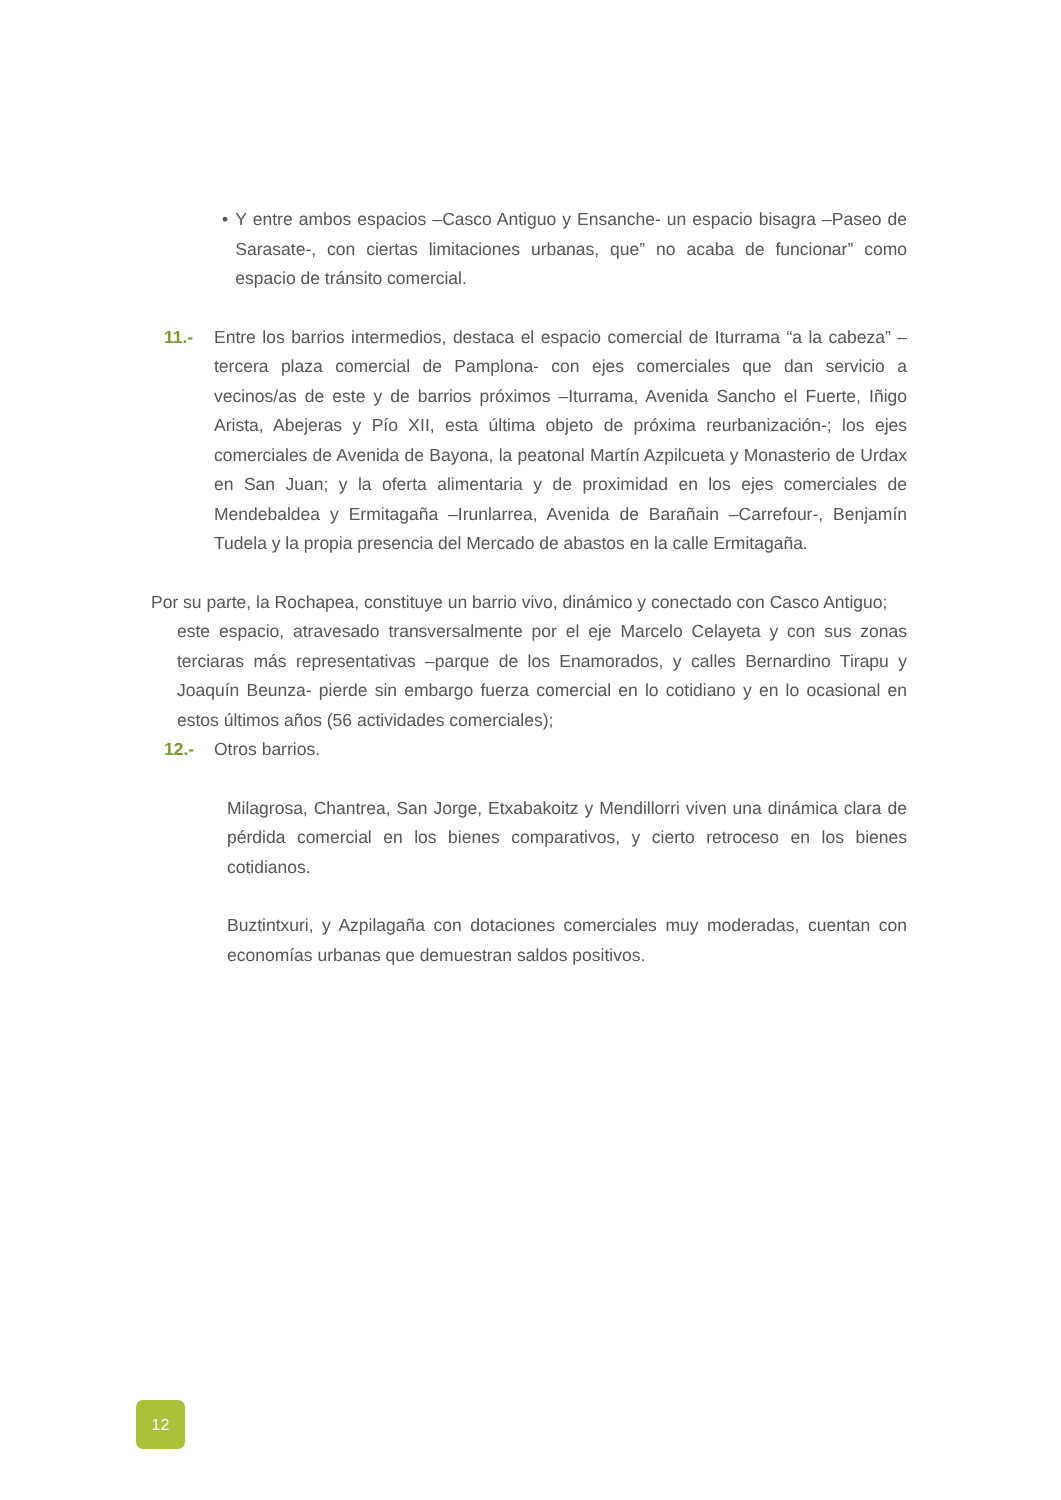• Y entre ambos espacios –Casco Antiguo y Ensanche- un espacio bisagra –Paseo de Sarasate-, con ciertas limitaciones urbanas, que” no acaba de funcionar” como espacio de tránsito comercial.
11.- Entre los barrios intermedios, destaca el espacio comercial de Iturrama “a la cabeza” –tercera plaza comercial de Pamplona- con ejes comerciales que dan servicio a vecinos/as de este y de barrios próximos –Iturrama, Avenida Sancho el Fuerte, Iñigo Arista, Abejeras y Pío XII, esta última objeto de próxima reurbanización-; los ejes comerciales de Avenida de Bayona, la peatonal Martín Azpilcueta y Monasterio de Urdax en San Juan; y la oferta alimentaria y de proximidad en los ejes comerciales de Mendebaldea y Ermitagaña –Irunlarrea, Avenida de Barañain –Carrefour-, Benjamín Tudela y la propia presencia del Mercado de abastos en la calle Ermitagaña.
Por su parte, la Rochapea, constituye un barrio vivo, dinámico y conectado con Casco Antiguo;
este espacio, atravesado transversalmente por el eje Marcelo Celayeta y con sus zonas terciaras más representativas –parque de los Enamorados, y calles Bernardino Tirapu y Joaquín Beunza- pierde sin embargo fuerza comercial en lo cotidiano y en lo ocasional en estos últimos años (56 actividades comerciales);
12.- Otros barrios.
Milagrosa, Chantrea, San Jorge, Etxabakoitz y Mendillorri viven una dinámica clara de pérdida comercial en los bienes comparativos, y cierto retroceso en los bienes cotidianos.
Buztintxuri, y Azpilagaña con dotaciones comerciales muy moderadas, cuentan con economías urbanas que demuestran saldos positivos.
12